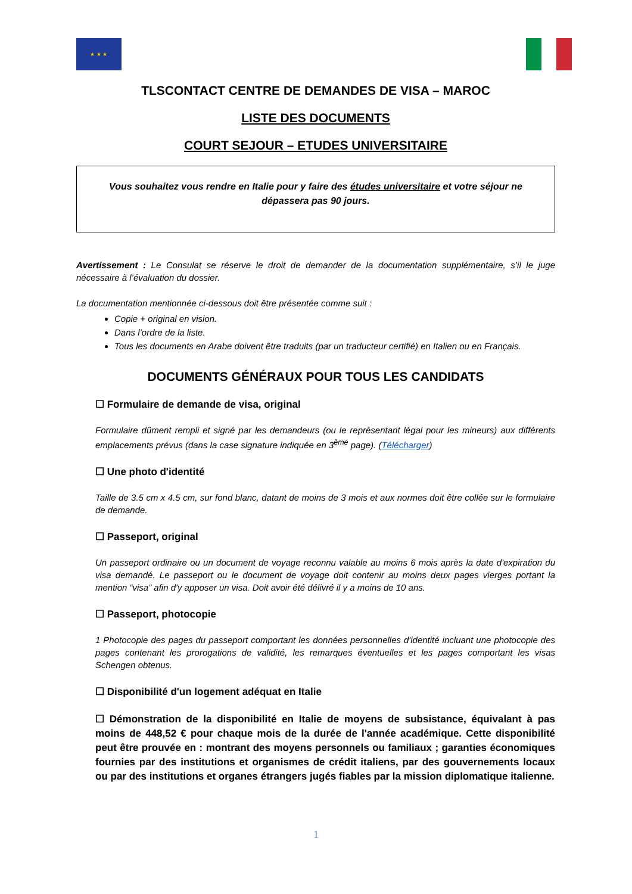★ ★ ★
TLSCONTACT CENTRE DE DEMANDES DE VISA – MAROC
LISTE DES DOCUMENTS
COURT SEJOUR – ETUDES UNIVERSITAIRE
Vous souhaitez vous rendre en Italie pour y faire des études universitaire et votre séjour ne dépassera pas 90 jours.
Avertissement : Le Consulat se réserve le droit de demander de la documentation supplémentaire, s’il le juge nécessaire à l’évaluation du dossier.
La documentation mentionnée ci-dessous doit être présentée comme suit :
Copie + original en vision.
Dans l’ordre de la liste.
Tous les documents en Arabe doivent être traduits (par un traducteur certifié) en Italien ou en Français.
DOCUMENTS GÉNÉRAUX POUR TOUS LES CANDIDATS
☐ Formulaire de demande de visa, original
Formulaire dûment rempli et signé par les demandeurs (ou le représentant légal pour les mineurs) aux différents emplacements prévus (dans la case signature indiquée en 3<sup>ème</sup> page). (Télécharger)
☐ Une photo d'identité
Taille de 3.5 cm x 4.5 cm, sur fond blanc, datant de moins de 3 mois et aux normes doit être collée sur le formulaire de demande.
☐ Passeport, original
Un passeport ordinaire ou un document de voyage reconnu valable au moins 6 mois après la date d'expiration du visa demandé. Le passeport ou le document de voyage doit contenir au moins deux pages vierges portant la mention “visa” afin d'y apposer un visa. Doit avoir été délivré il y a moins de 10 ans.
☐ Passeport, photocopie
1 Photocopie des pages du passeport comportant les données personnelles d'identité incluant une photocopie des pages contenant les prorogations de validité, les remarques éventuelles et les pages comportant les visas Schengen obtenus.
☐ Disponibilité d'un logement adéquat en Italie
☐ Démonstration de la disponibilité en Italie de moyens de subsistance, équivalant à pas moins de 448,52 € pour chaque mois de la durée de l'année académique. Cette disponibilité peut être prouvée en : montrant des moyens personnels ou familiaux ; garanties économiques fournies par des institutions et organismes de crédit italiens, par des gouvernements locaux ou par des institutions et organes étrangers jugés fiables par la mission diplomatique italienne.
1